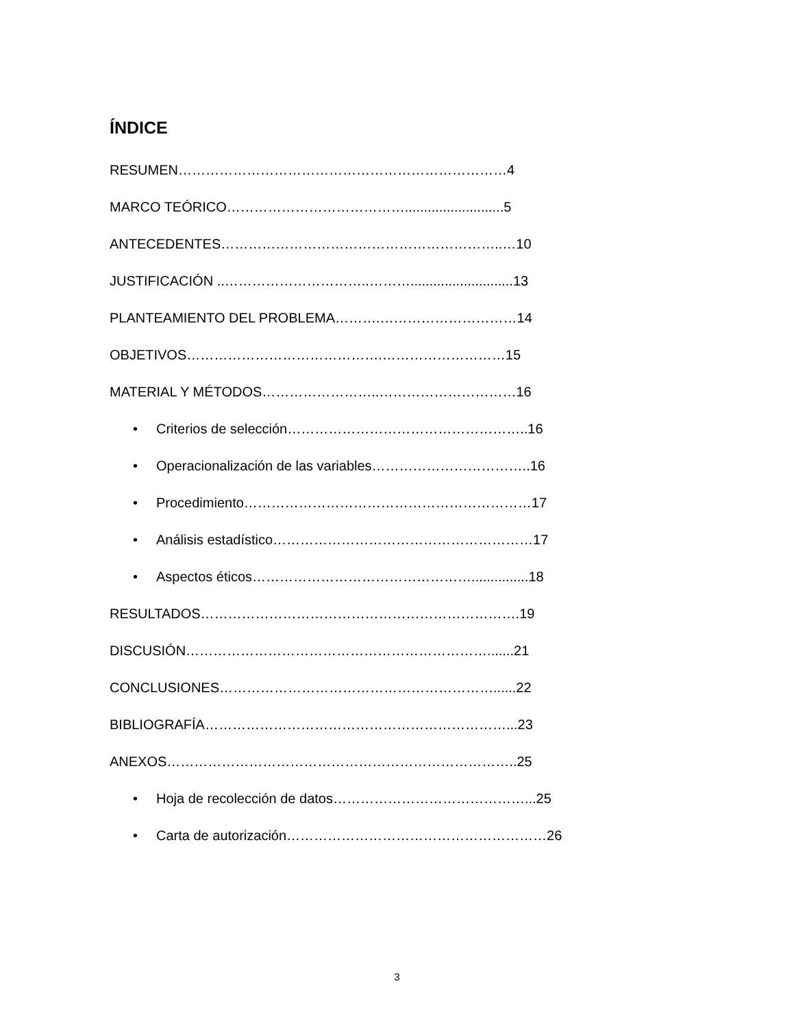ÍNDICE
RESUMEN………………………………………………………………4
MARCO TEÓRICO…………………………………..........................5
ANTECEDENTES……………………………………………………..…10
JUSTIFICACIÓN ..…………………………..………...........................13
PLANTEAMIENTO DEL PROBLEMA……….…………………………14
OBJETIVOS…………………………………….………………………15
MATERIAL Y MÉTODOS……………………..…………………………16
• Criterios de selección……………………………………………..16
• Operacionalización de las variables……………………………..16
• Procedimiento………………………………………………………17
• Análisis estadístico…………………………………………………17
• Aspectos éticos…………………………………………...............18
RESULTADOS…………………………………………………………….19
DISCUSIÓN………………………………………………………….......21
CONCLUSIONES……………………………………………………......22
BIBLIOGRAFÍA…………………………………………………………...23
ANEXOS…………………………………………………………………..25
• Hoja de recolección de datos……………………………………...25
• Carta de autorización…………………………………………………26
3